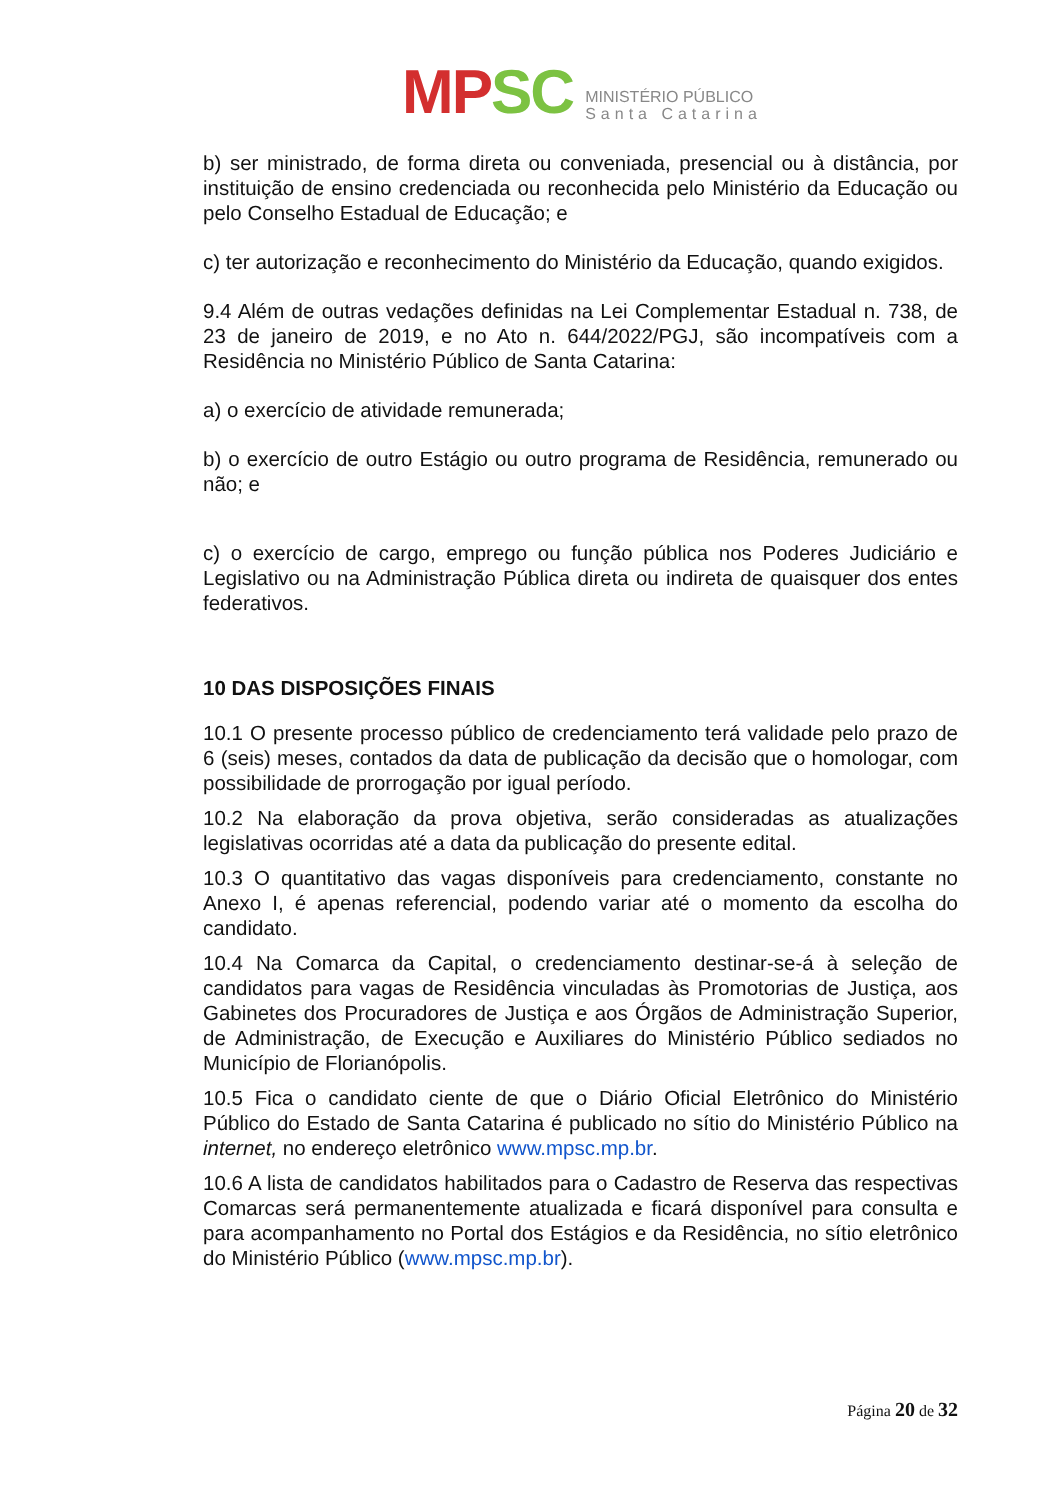MPSC MINISTÉRIO PÚBLICO
Santa Catarina
b) ser ministrado, de forma direta ou conveniada, presencial ou à distância, por instituição de ensino credenciada ou reconhecida pelo Ministério da Educação ou pelo Conselho Estadual de Educação; e
c) ter autorização e reconhecimento do Ministério da Educação, quando exigidos.
9.4 Além de outras vedações definidas na Lei Complementar Estadual n. 738, de 23 de janeiro de 2019, e no Ato n. 644/2022/PGJ, são incompatíveis com a Residência no Ministério Público de Santa Catarina:
a) o exercício de atividade remunerada;
b) o exercício de outro Estágio ou outro programa de Residência, remunerado ou não; e
c) o exercício de cargo, emprego ou função pública nos Poderes Judiciário e Legislativo ou na Administração Pública direta ou indireta de quaisquer dos entes federativos.
10 DAS DISPOSIÇÕES FINAIS
10.1 O presente processo público de credenciamento terá validade pelo prazo de 6 (seis) meses, contados da data de publicação da decisão que o homologar, com possibilidade de prorrogação por igual período.
10.2 Na elaboração da prova objetiva, serão consideradas as atualizações legislativas ocorridas até a data da publicação do presente edital.
10.3 O quantitativo das vagas disponíveis para credenciamento, constante no Anexo I, é apenas referencial, podendo variar até o momento da escolha do candidato.
10.4 Na Comarca da Capital, o credenciamento destinar-se-á à seleção de candidatos para vagas de Residência vinculadas às Promotorias de Justiça, aos Gabinetes dos Procuradores de Justiça e aos Órgãos de Administração Superior, de Administração, de Execução e Auxiliares do Ministério Público sediados no Município de Florianópolis.
10.5 Fica o candidato ciente de que o Diário Oficial Eletrônico do Ministério Público do Estado de Santa Catarina é publicado no sítio do Ministério Público na internet, no endereço eletrônico www.mpsc.mp.br.
10.6 A lista de candidatos habilitados para o Cadastro de Reserva das respectivas Comarcas será permanentemente atualizada e ficará disponível para consulta e para acompanhamento no Portal dos Estágios e da Residência, no sítio eletrônico do Ministério Público (www.mpsc.mp.br).
Página 20 de 32